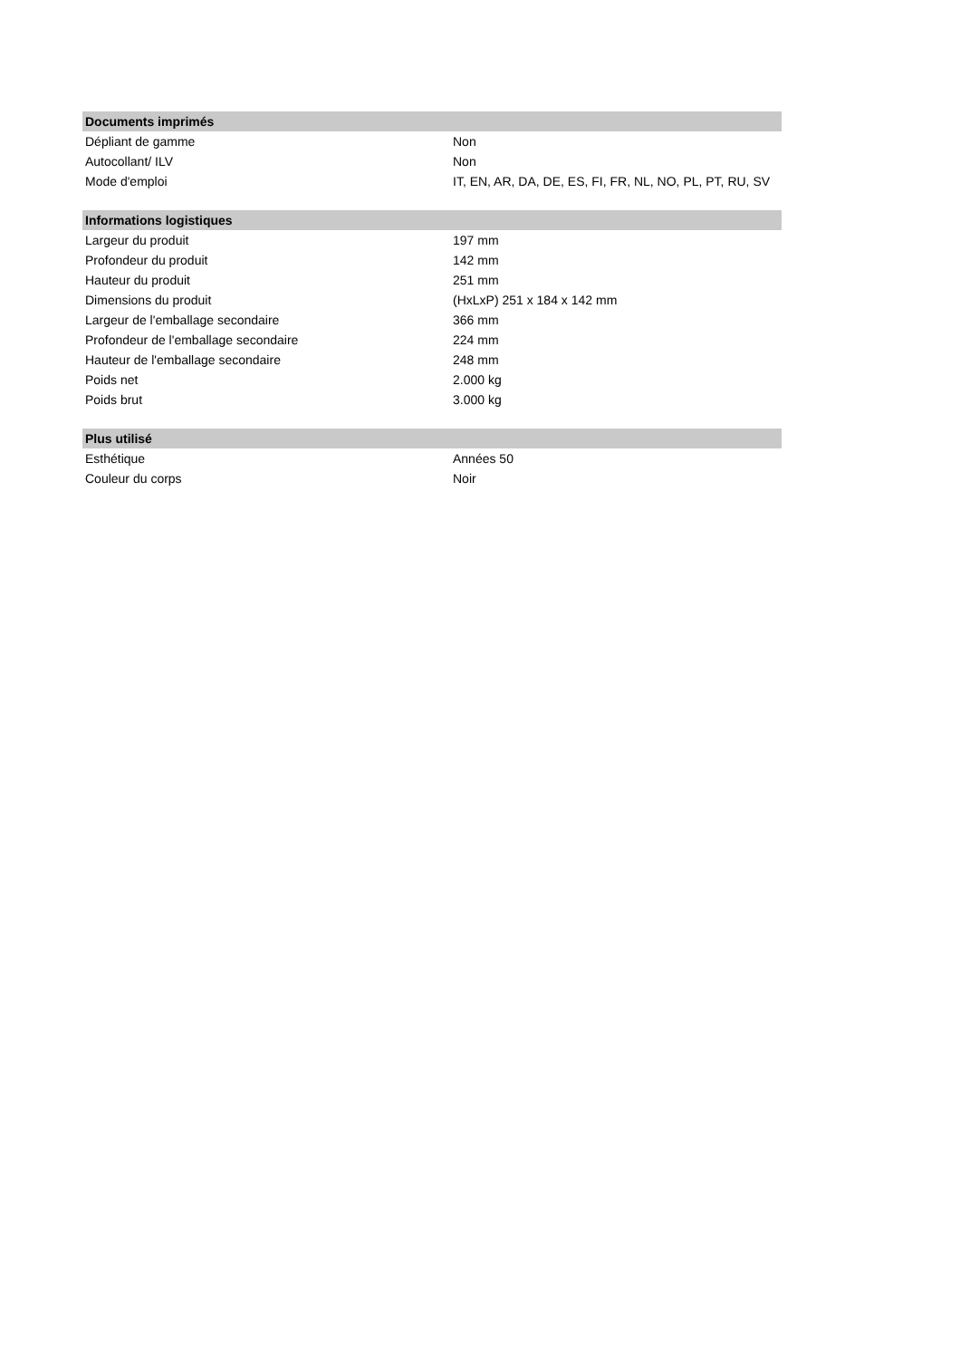| Documents imprimés | |
| --- | --- |
| Dépliant de gamme | Non |
| Autocollant/ ILV | Non |
| Mode d'emploi | IT, EN, AR, DA, DE, ES, FI, FR, NL, NO, PL, PT, RU, SV |
| Informations logistiques | |
| Largeur du produit | 197 mm |
| Profondeur du produit | 142 mm |
| Hauteur du produit | 251 mm |
| Dimensions du produit | (HxLxP) 251 x 184 x 142 mm |
| Largeur de l'emballage secondaire | 366 mm |
| Profondeur de l'emballage secondaire | 224 mm |
| Hauteur de l'emballage secondaire | 248 mm |
| Poids net | 2.000 kg |
| Poids brut | 3.000 kg |
| Plus utilisé | |
| Esthétique | Années 50 |
| Couleur du corps | Noir |